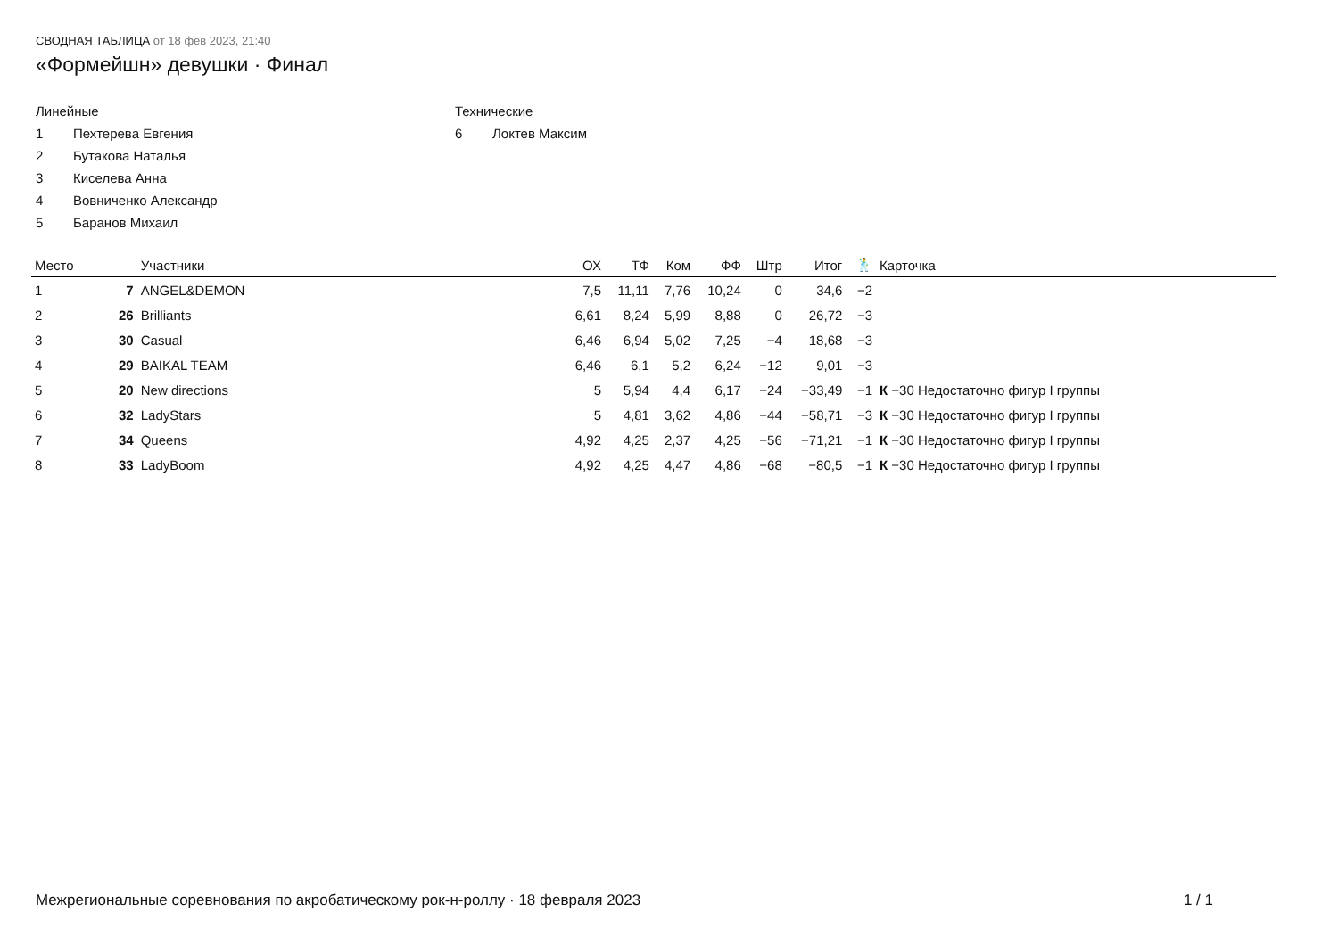СВОДНАЯ ТАБЛИЦА от 18 фев 2023, 21:40
«Формейшн» девушки · Финал
Линейные
1 Пехтерева Евгения
2 Бутакова Наталья
3 Киселева Анна
4 Вовниченко Александр
5 Баранов Михаил
Технические
6 Локтев Максим
| Место | | Участники | ОХ | ТФ | Ком | ФФ | Штр | Итог | 🕺 | Карточка |
| --- | --- | --- | --- | --- | --- | --- | --- | --- | --- | --- |
| 1 | 7 | ANGEL&DEMON | 7,5 | 11,11 | 7,76 | 10,24 | 0 | 34,6 | −2 | |
| 2 | 26 | Brilliants | 6,61 | 8,24 | 5,99 | 8,88 | 0 | 26,72 | −3 | |
| 3 | 30 | Casual | 6,46 | 6,94 | 5,02 | 7,25 | −4 | 18,68 | −3 | |
| 4 | 29 | BAIKAL TEAM | 6,46 | 6,1 | 5,2 | 6,24 | −12 | 9,01 | −3 | |
| 5 | 20 | New directions | 5 | 5,94 | 4,4 | 6,17 | −24 | −33,49 | −1 | К −30 Недостаточно фигур I группы |
| 6 | 32 | LadyStars | 5 | 4,81 | 3,62 | 4,86 | −44 | −58,71 | −3 | К −30 Недостаточно фигур I группы |
| 7 | 34 | Queens | 4,92 | 4,25 | 2,37 | 4,25 | −56 | −71,21 | −1 | К −30 Недостаточно фигур I группы |
| 8 | 33 | LadyBoom | 4,92 | 4,25 | 4,47 | 4,86 | −68 | −80,5 | −1 | К −30 Недостаточно фигур I группы |
Межрегиональные соревнования по акробатическому рок-н-роллу · 18 февраля 2023 1 / 1